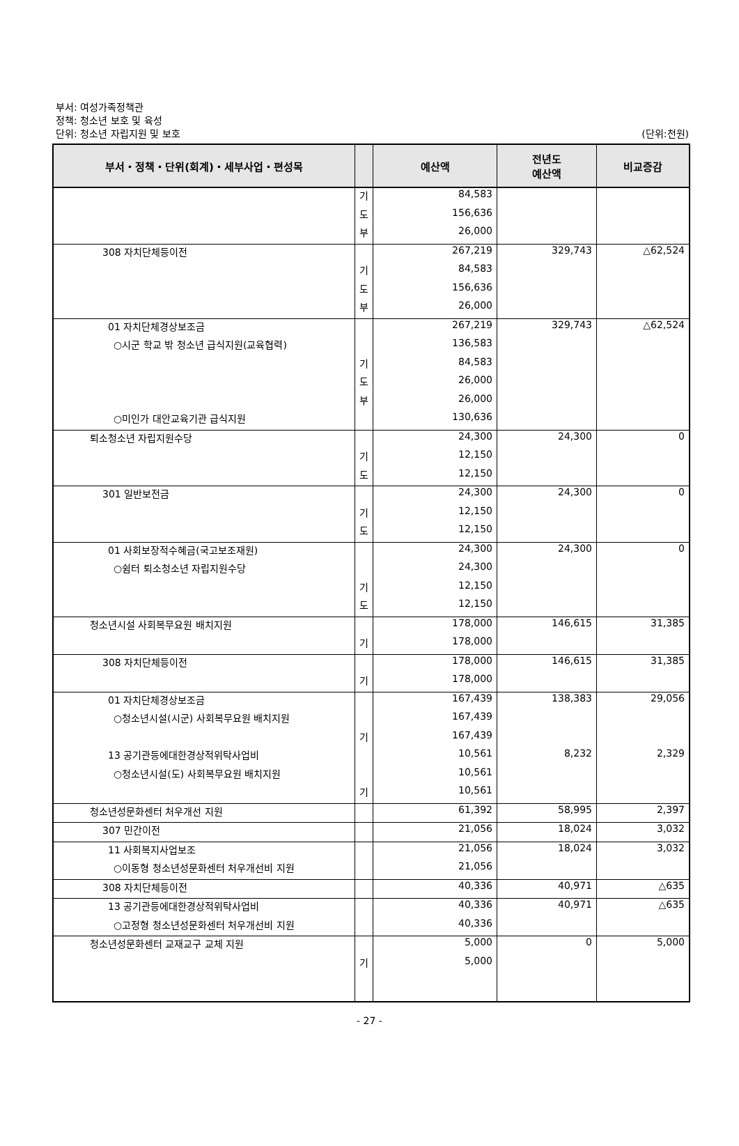부서: 여성가족정책관
정책: 청소년 보호 및 육성
단위: 청소년 자립지원 및 보호
(단위:천원)
| 부서・정책・단위(회계)・세부사업・편성목 | | 예산액 | 전년도 예산액 | 비교증감 |
| --- | --- | --- | --- | --- |
| | 기 | 84,583 | | |
| | 도 | 156,636 | | |
| | 부 | 26,000 | | |
| 308 자치단체등이전 | | 267,219 | 329,743 | △62,524 |
| | 기 | 84,583 | | |
| | 도 | 156,636 | | |
| | 부 | 26,000 | | |
| 01 자치단체경상보조금 | | 267,219 | 329,743 | △62,524 |
| ○시군 학교 밖 청소년 급식지원(교육협력) | | 136,583 | | |
| | 기 | 84,583 | | |
| | 도 | 26,000 | | |
| | 부 | 26,000 | | |
| ○미인가 대안교육기관 급식지원 | | 130,636 | | |
| 퇴소청소년 자립지원수당 | | 24,300 | 24,300 | 0 |
| | 기 | 12,150 | | |
| | 도 | 12,150 | | |
| 301 일반보전금 | | 24,300 | 24,300 | 0 |
| | 기 | 12,150 | | |
| | 도 | 12,150 | | |
| 01 사회보장적수혜금(국고보조재원) | | 24,300 | 24,300 | 0 |
| ○쉼터 퇴소청소년 자립지원수당 | | 24,300 | | |
| | 기 | 12,150 | | |
| | 도 | 12,150 | | |
| 청소년시설 사회복무요원 배치지원 | | 178,000 | 146,615 | 31,385 |
| | 기 | 178,000 | | |
| 308 자치단체등이전 | | 178,000 | 146,615 | 31,385 |
| | 기 | 178,000 | | |
| 01 자치단체경상보조금 | | 167,439 | 138,383 | 29,056 |
| ○청소년시설(시군) 사회복무요원 배치지원 | | 167,439 | | |
| | 기 | 167,439 | | |
| 13 공기관등에대한경상적위탁사업비 | | 10,561 | 8,232 | 2,329 |
| ○청소년시설(도) 사회복무요원 배치지원 | | 10,561 | | |
| | 기 | 10,561 | | |
| 청소년성문화센터 처우개선 지원 | | 61,392 | 58,995 | 2,397 |
| 307 민간이전 | | 21,056 | 18,024 | 3,032 |
| 11 사회복지사업보조 | | 21,056 | 18,024 | 3,032 |
| ○이동형 청소년성문화센터 처우개선비 지원 | | 21,056 | | |
| 308 자치단체등이전 | | 40,336 | 40,971 | △635 |
| 13 공기관등에대한경상적위탁사업비 | | 40,336 | 40,971 | △635 |
| ○고정형 청소년성문화센터 처우개선비 지원 | | 40,336 | | |
| 청소년성문화센터 교재교구 교체 지원 | | 5,000 | 0 | 5,000 |
| | 기 | 5,000 | | |
- 27 -